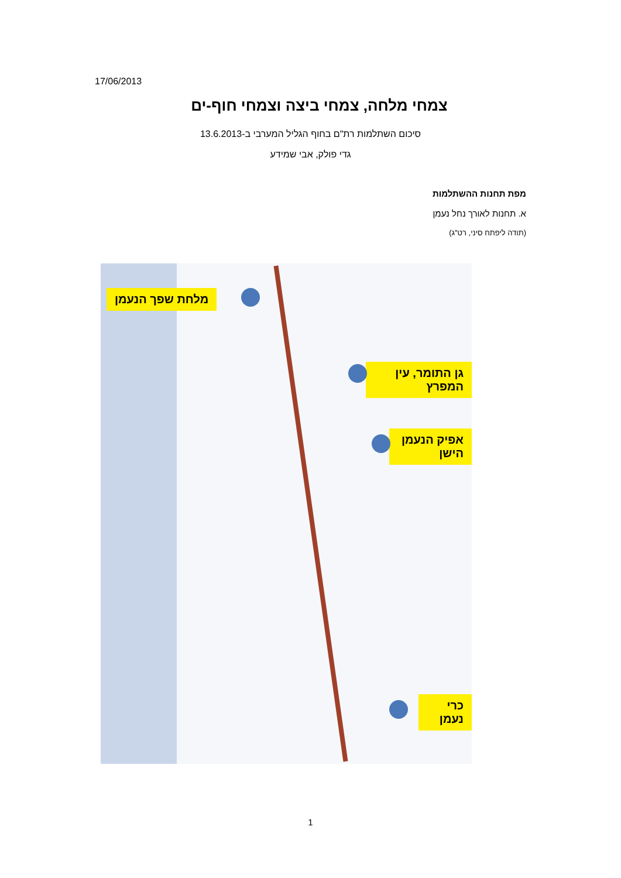17/06/2013
צמחי מלחה, צמחי ביצה וצמחי חוף-ים
סיכום השתלמות רת"ם בחוף הגליל המערבי ב-13.6.2013
גדי פולק, אבי שמידע
מפת תחנות ההשתלמות
א. תחנות לאורך נחל נעמן
(תודה ליפתח סיני, רט"ג)
מלחת שפך הנעמן
גן התומר, עין המפרץ
אפיק הנעמן הישן
כרי נעמן
1